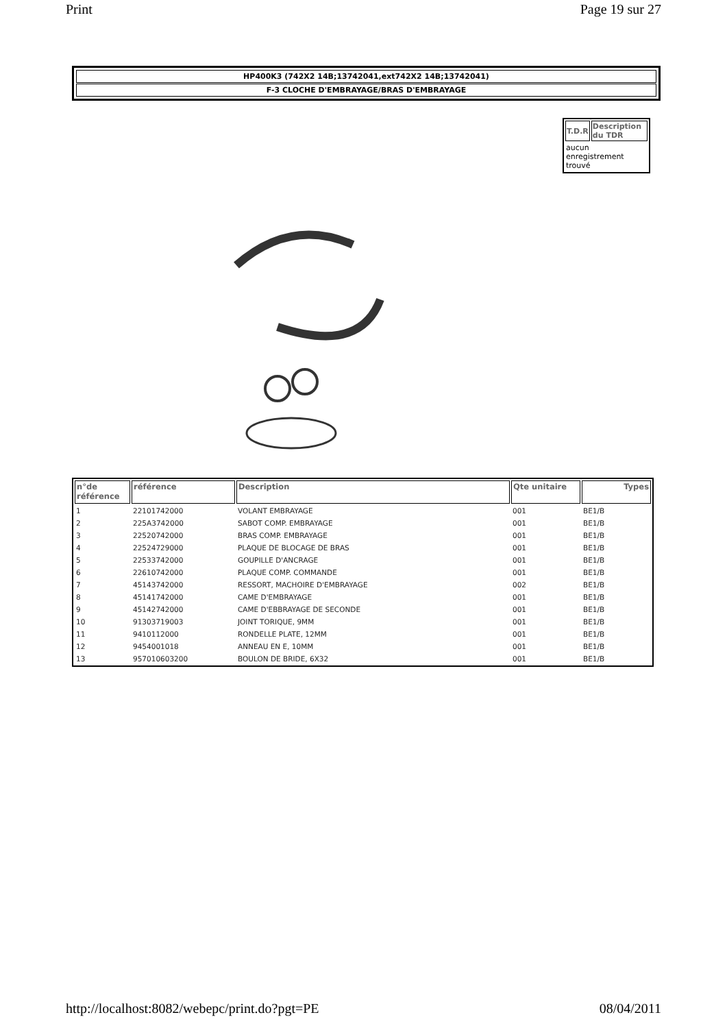Print Page 19 sur 27
HP400K3 (742X2 14B;13742041,ext742X2 14B;13742041)
F-3 CLOCHE D'EMBRAYAGE/BRAS D'EMBRAYAGE
| T.D.R | Description du TDR |
| --- | --- |
| aucun enregistrement trouvé | |
| n°de référence | référence | Description | Qte unitaire | Types |
| --- | --- | --- | --- | --- |
| 1 | 22101742000 | VOLANT EMBRAYAGE | 001 | BE1/B |
| 2 | 225A3742000 | SABOT COMP. EMBRAYAGE | 001 | BE1/B |
| 3 | 22520742000 | BRAS COMP. EMBRAYAGE | 001 | BE1/B |
| 4 | 22524729000 | PLAQUE DE BLOCAGE DE BRAS | 001 | BE1/B |
| 5 | 22533742000 | GOUPILLE D'ANCRAGE | 001 | BE1/B |
| 6 | 22610742000 | PLAQUE COMP. COMMANDE | 001 | BE1/B |
| 7 | 45143742000 | RESSORT, MACHOIRE D'EMBRAYAGE | 002 | BE1/B |
| 8 | 45141742000 | CAME D'EMBRAYAGE | 001 | BE1/B |
| 9 | 45142742000 | CAME D'EBBRAYAGE DE SECONDE | 001 | BE1/B |
| 10 | 91303719003 | JOINT TORIQUE, 9MM | 001 | BE1/B |
| 11 | 9410112000 | RONDELLE PLATE, 12MM | 001 | BE1/B |
| 12 | 9454001018 | ANNEAU EN E, 10MM | 001 | BE1/B |
| 13 | 957010603200 | BOULON DE BRIDE, 6X32 | 001 | BE1/B |
http://localhost:8082/webepc/print.do?pgt=PE 08/04/2011